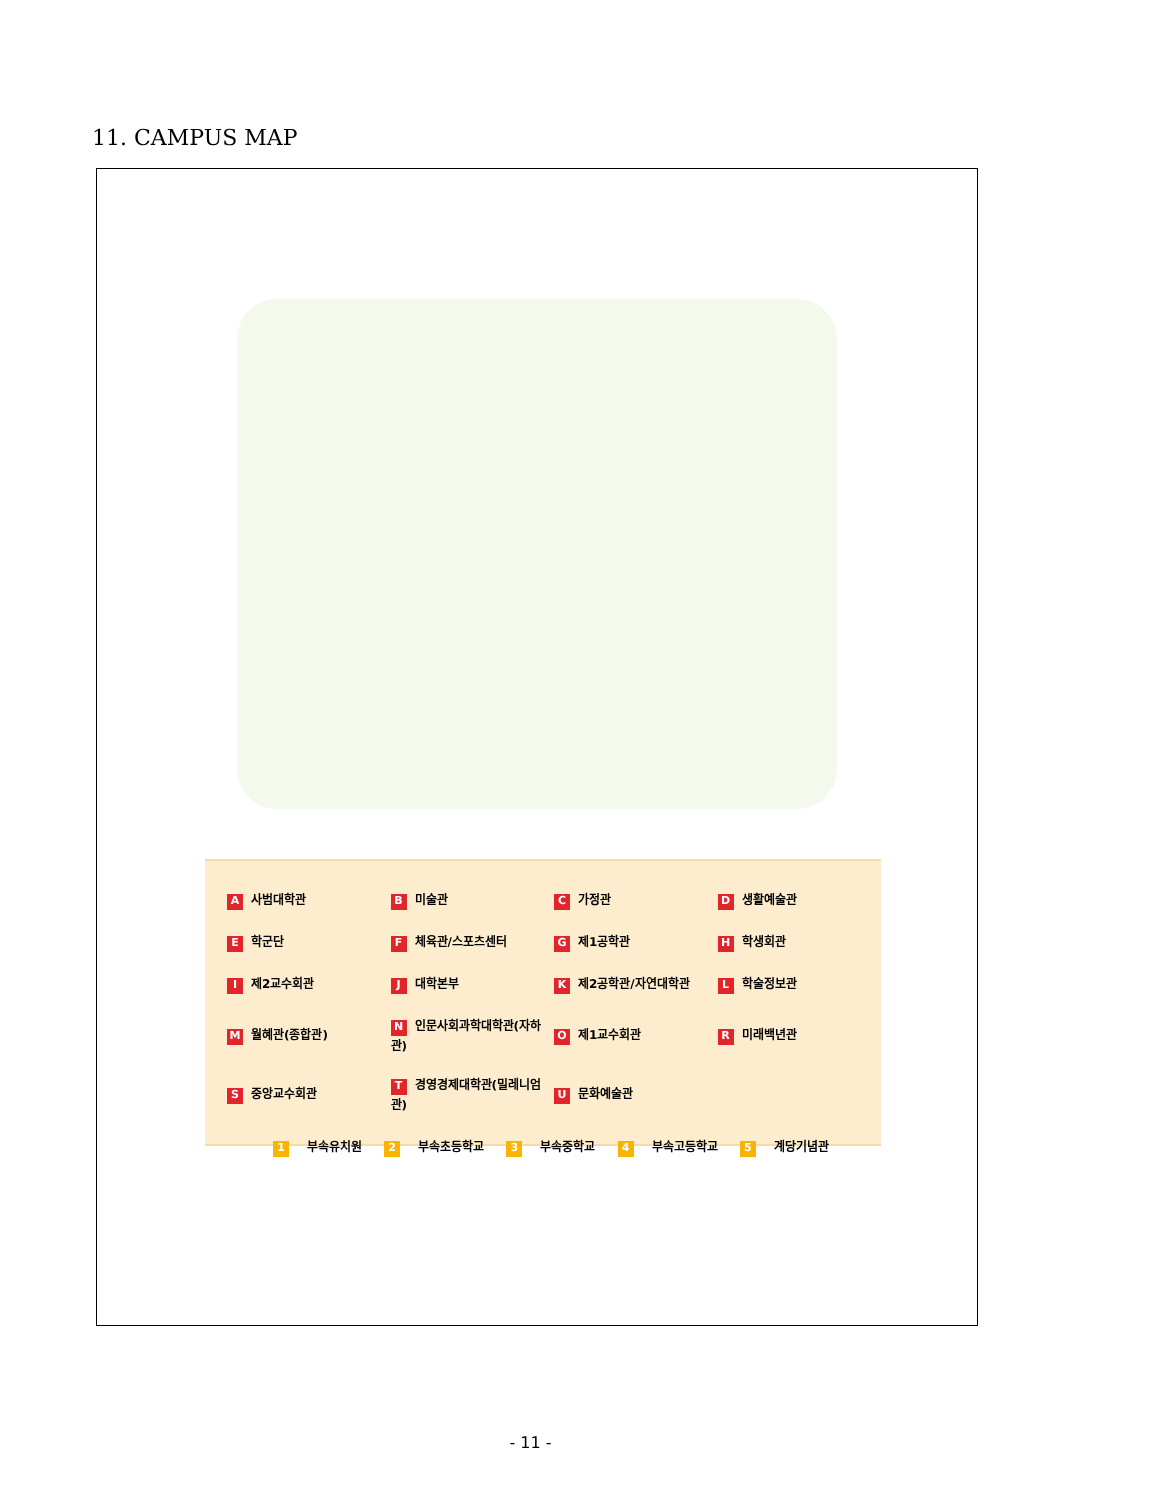11. CAMPUS MAP
| A 사범대학관 | B 미술관 | C 가정관 | D 생활예술관 |
| E 학군단 | F 체육관/스포츠센터 | G 제1공학관 | H 학생회관 |
| I 제2교수회관 | J 대학본부 | K 제2공학관/자연대학관 | L 학술정보관 |
| M 월혜관(종합관) | N 인문사회과학대학관(자하관) | O 제1교수회관 | R 미래백년관 |
| S 중앙교수회관 | T 경영경제대학관(밀레니엄관) | U 문화예술관 | |
1 부속유치원 2 부속초등학교 3 부속중학교 4 부속고등학교 5 계당기념관
- 11 -